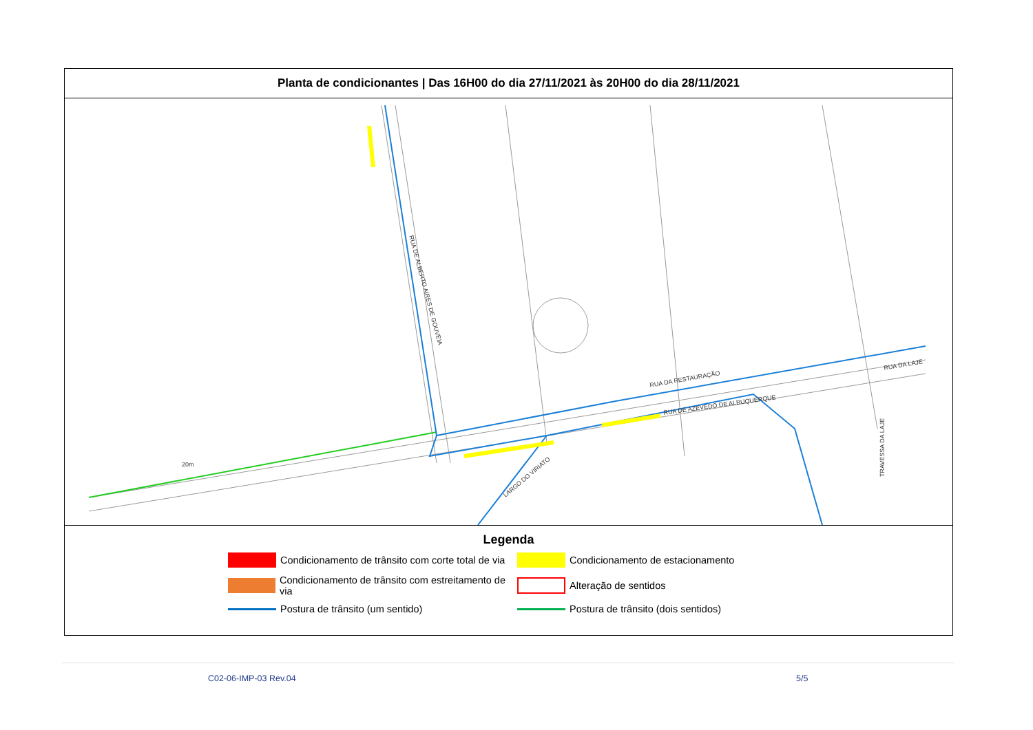Planta de condicionantes | Das 16H00 do dia 27/11/2021 às 20H00 do dia 28/11/2021
RUA DE ALBERTO AIRES DE GOUVEIA
RUA DA RESTAURAÇÃO
RUA DE AZEVEDO DE ALBUQUERQUE
LARGO DO VIRIATO
RUA DA LAJE
TRAVESSA DA LAJE
20m
Legenda
Condicionamento de trânsito com corte total de via
Condicionamento de estacionamento
Condicionamento de trânsito com estreitamento de via
Alteração de sentidos
Postura de trânsito (um sentido)
Postura de trânsito (dois sentidos)
C02-06-IMP-03 Rev.04 5/5